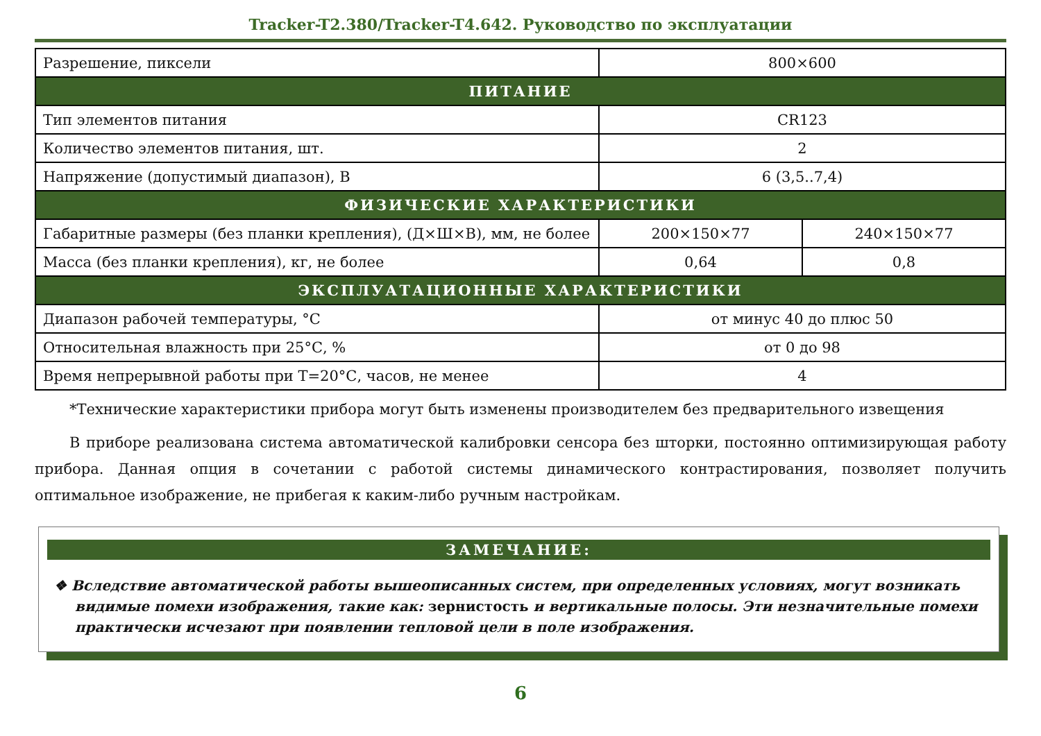Tracker-T2.380/Tracker-T4.642. Руководство по эксплуатации
| Разрешение, пиксели | 800×600 | |
| ПИТАНИЕ | | |
| Тип элементов питания | CR123 | |
| Количество элементов питания, шт. | 2 | |
| Напряжение (допустимый диапазон), В | 6 (3,5..7,4) | |
| ФИЗИЧЕСКИЕ ХАРАКТЕРИСТИКИ | | |
| Габаритные размеры (без планки крепления), (Д×Ш×В), мм, не более | 200×150×77 | 240×150×77 |
| Масса (без планки крепления), кг, не более | 0,64 | 0,8 |
| ЭКСПЛУАТАЦИОННЫЕ ХАРАКТЕРИСТИКИ | | |
| Диапазон рабочей температуры, °С | от минус 40 до плюс 50 | |
| Относительная влажность при 25°С, % | от 0 до 98 | |
| Время непрерывной работы при Т=20°С, часов, не менее | 4 | |
*Технические характеристики прибора могут быть изменены производителем без предварительного извещения
В приборе реализована система автоматической калибровки сенсора без шторки, постоянно оптимизирующая работу прибора. Данная опция в сочетании с работой системы динамического контрастирования, позволяет получить оптимальное изображение, не прибегая к каким-либо ручным настройкам.
ЗАМЕЧАНИЕ:
❖ Вследствие автоматической работы вышеописанных систем, при определенных условиях, могут возникать видимые помехи изображения, такие как: зернистость и вертикальные полосы. Эти незначительные помехи практически исчезают при появлении тепловой цели в поле изображения.
6